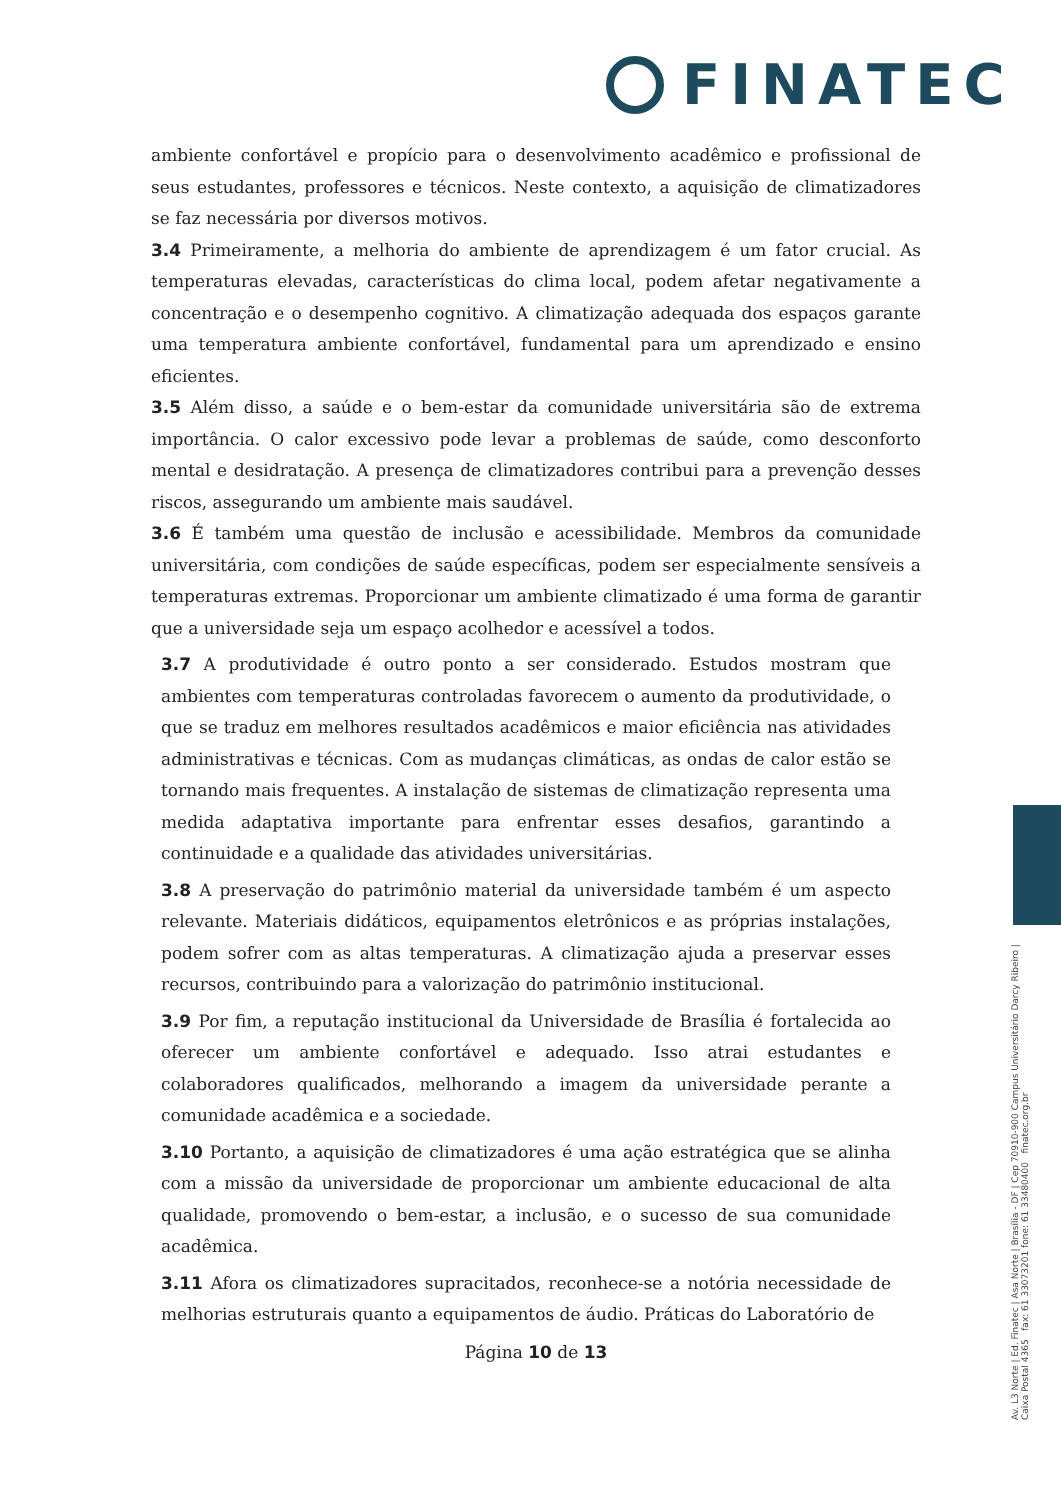FINATEC
ambiente confortável e propício para o desenvolvimento acadêmico e profissional de seus estudantes, professores e técnicos. Neste contexto, a aquisição de climatizadores se faz necessária por diversos motivos.
3.4 Primeiramente, a melhoria do ambiente de aprendizagem é um fator crucial. As temperaturas elevadas, características do clima local, podem afetar negativamente a concentração e o desempenho cognitivo. A climatização adequada dos espaços garante uma temperatura ambiente confortável, fundamental para um aprendizado e ensino eficientes.
3.5 Além disso, a saúde e o bem-estar da comunidade universitária são de extrema importância. O calor excessivo pode levar a problemas de saúde, como desconforto mental e desidratação. A presença de climatizadores contribui para a prevenção desses riscos, assegurando um ambiente mais saudável.
3.6 É também uma questão de inclusão e acessibilidade. Membros da comunidade universitária, com condições de saúde específicas, podem ser especialmente sensíveis a temperaturas extremas. Proporcionar um ambiente climatizado é uma forma de garantir que a universidade seja um espaço acolhedor e acessível a todos.
3.7 A produtividade é outro ponto a ser considerado. Estudos mostram que ambientes com temperaturas controladas favorecem o aumento da produtividade, o que se traduz em melhores resultados acadêmicos e maior eficiência nas atividades administrativas e técnicas. Com as mudanças climáticas, as ondas de calor estão se tornando mais frequentes. A instalação de sistemas de climatização representa uma medida adaptativa importante para enfrentar esses desafios, garantindo a continuidade e a qualidade das atividades universitárias.
3.8 A preservação do patrimônio material da universidade também é um aspecto relevante. Materiais didáticos, equipamentos eletrônicos e as próprias instalações, podem sofrer com as altas temperaturas. A climatização ajuda a preservar esses recursos, contribuindo para a valorização do patrimônio institucional.
3.9 Por fim, a reputação institucional da Universidade de Brasília é fortalecida ao oferecer um ambiente confortável e adequado. Isso atrai estudantes e colaboradores qualificados, melhorando a imagem da universidade perante a comunidade acadêmica e a sociedade.
3.10 Portanto, a aquisição de climatizadores é uma ação estratégica que se alinha com a missão da universidade de proporcionar um ambiente educacional de alta qualidade, promovendo o bem-estar, a inclusão, e o sucesso de sua comunidade acadêmica.
3.11 Afora os climatizadores supracitados, reconhece-se a notória necessidade de melhorias estruturais quanto a equipamentos de áudio. Práticas do Laboratório de
Página 10 de 13
Av. L3 Norte | Ed. Finatec | Asa Norte | Brasília - DF | Cep 70910-900 Campus Universitário Darcy Ribeiro | Caixa Postal 4365 fax: 61 33073201 fone: 61 33480400 finatec.org.br